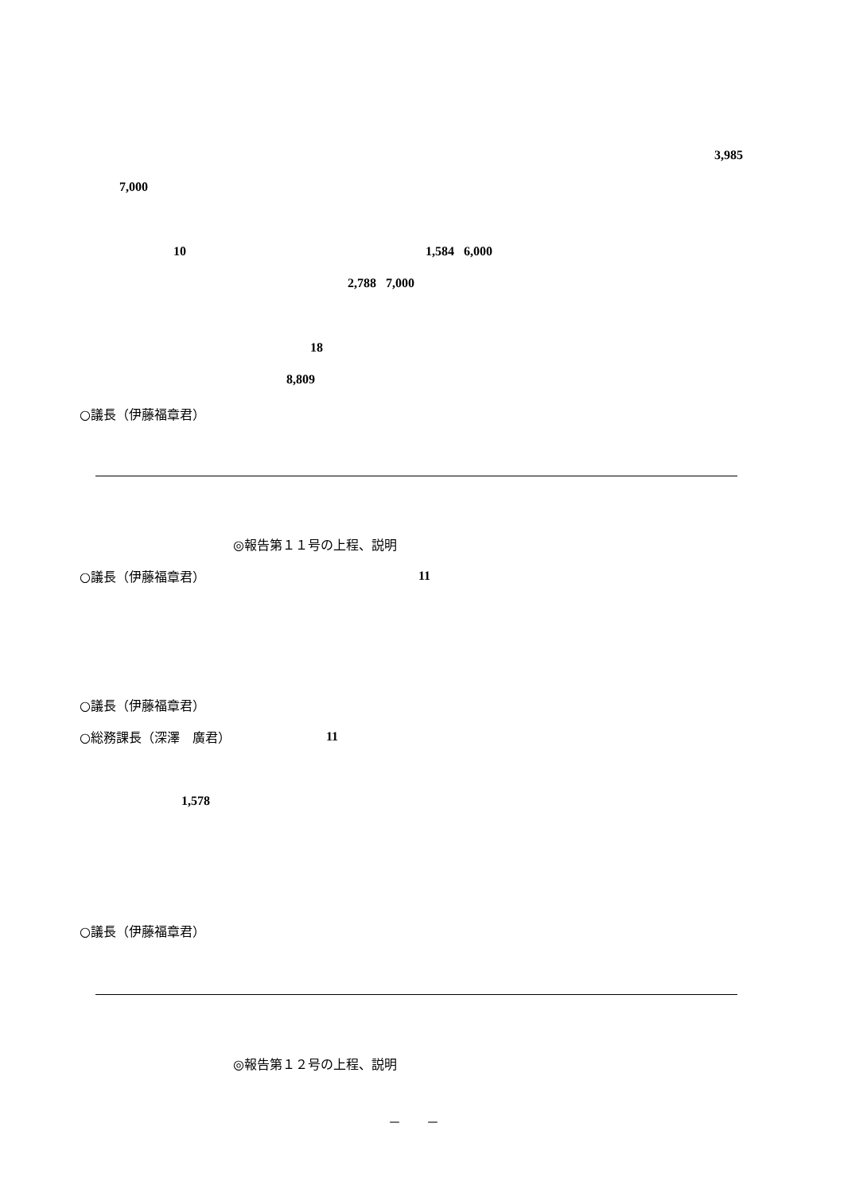3,985
7,000
10 1,584 6,000
2,788 7,000
18
8,809
○議長（伊藤福章君）
◎報告第１１号の上程、説明
○議長（伊藤福章君） 11
○議長（伊藤福章君）
○総務課長（深澤　廣君） 11
1,578
○議長（伊藤福章君）
◎報告第１２号の上程、説明
－　　－